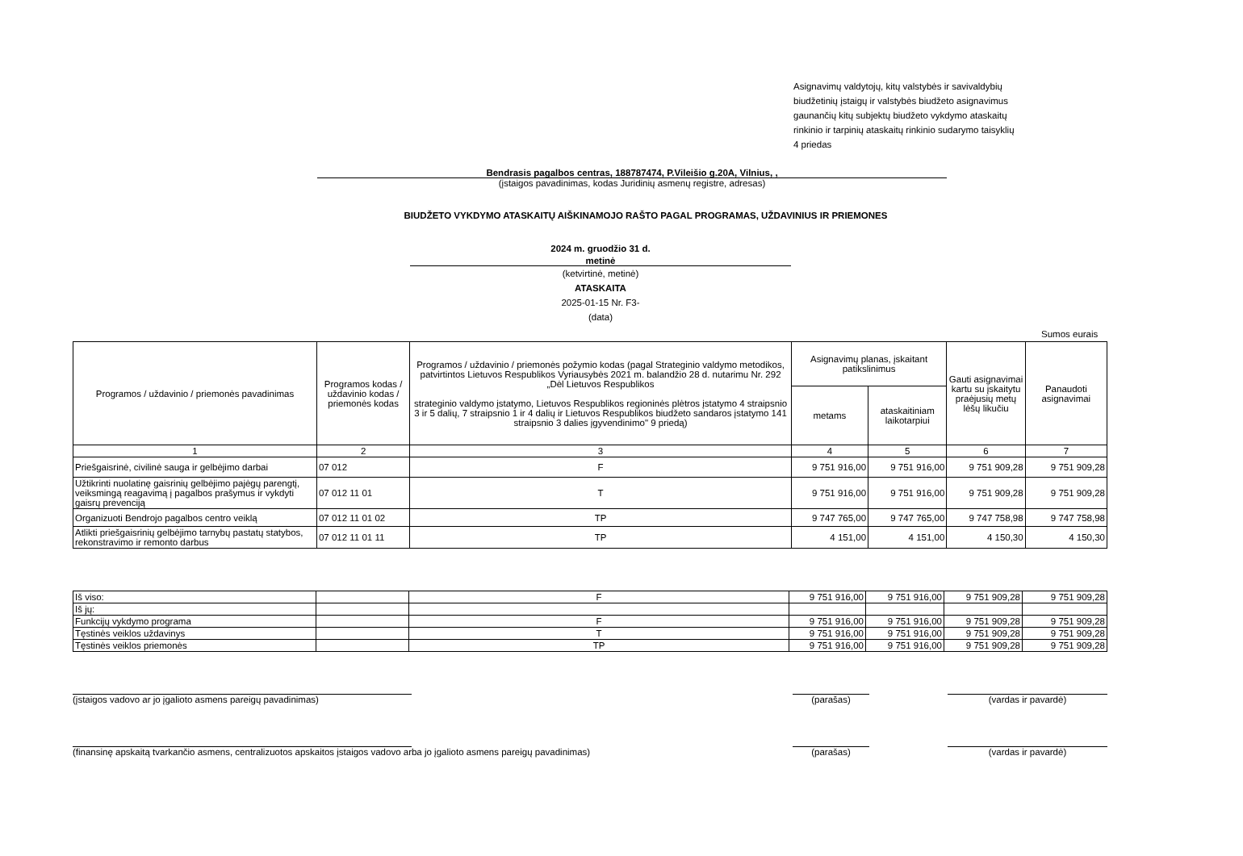Asignavimų valdytojų, kitų valstybės ir savivaldybių
biudžetinių įstaigų ir valstybės biudžeto asignavimus
gaunančių kitų subjektų biudžeto vykdymo ataskaitų
rinkinio ir tarpinių ataskaitų rinkinio sudarymo taisyklių
4 priedas
Bendrasis pagalbos centras, 188787474, P.Vileišio g.20A, Vilnius, ,
(įstaigos pavadinimas, kodas Juridinių asmenų registre, adresas)
BIUDŽETO VYKDYMO ATASKAITŲ AIŠKINAMOJO RAŠTO PAGAL PROGRAMAS, UŽDAVINIUS IR PRIEMONES
2024 m. gruodžio 31 d.
metinė
(ketvirtinė, metinė)
ATASKAITA
2025-01-15 Nr. F3-
(data)
Sumos eurais
| Programos / uždavinio / priemonės pavadinimas | Programos kodas / uždavinio kodas / priemonės kodas | Programos / uždavinio / priemonės požymio kodas (pagal Strateginio valdymo metodikos, patvirtintos Lietuvos Respublikos Vyriausybės 2021 m. balandžio 28 d. nutarimu Nr. 292 „Dėl Lietuvos Respublikos strateginio valdymo įstatymo, Lietuvos Respublikos regioninės plėtros įstatymo 4 straipsnio 3 ir 5 dalių, 7 straipsnio 1 ir 4 dalių ir Lietuvos Respublikos biudžeto sandaros įstatymo 141 straipsnio 3 dalies įgyvendinimo" 9 priedą) | Asignavimų planas, įskaitant patikslinimus | | Gauti asignavimai kartu su įskaitytu praėjusių metų lėšų likučiu | Panaudoti asignavimai |
| | | | metams | ataskaitiniam laikotarpiui | | |
| 1 | 2 | 3 | 4 | 5 | 6 | 7 |
| Priešgaisrinė, civilinė sauga ir gelbėjimo darbai | 07 012 | F | 9 751 916,00 | 9 751 916,00 | 9 751 909,28 | 9 751 909,28 |
| Užtikrinti nuolatinę gaisrinių gelbėjimo pajėgų parengtį, veiksmingą reagavimą į pagalbos prašymus ir vykdyti gaisrų prevenciją | 07 012 11 01 | T | 9 751 916,00 | 9 751 916,00 | 9 751 909,28 | 9 751 909,28 |
| Organizuoti Bendrojo pagalbos centro veiklą | 07 012 11 01 02 | TP | 9 747 765,00 | 9 747 765,00 | 9 747 758,98 | 9 747 758,98 |
| Atlikti priešgaisrinių gelbėjimo tarnybų pastatų statybos, rekonstravimo ir remonto darbus | 07 012 11 01 11 | TP | 4 151,00 | 4 151,00 | 4 150,30 | 4 150,30 |
| Iš viso: | | F | 9 751 916,00 | 9 751 916,00 | 9 751 909,28 | 9 751 909,28 |
| Iš jų: | | | | | | |
| Funkcijų vykdymo programa | | F | 9 751 916,00 | 9 751 916,00 | 9 751 909,28 | 9 751 909,28 |
| Tęstinės veiklos uždavinys | | T | 9 751 916,00 | 9 751 916,00 | 9 751 909,28 | 9 751 909,28 |
| Tęstinės veiklos priemonės | | TP | 9 751 916,00 | 9 751 916,00 | 9 751 909,28 | 9 751 909,28 |
(įstaigos vadovo ar jo įgalioto asmens pareigų pavadinimas) (parašas) (vardas ir pavardė)
(finansinę apskaitą tvarkančio asmens, centralizuotos apskaitos įstaigos vadovo arba jo įgalioto asmens pareigų pavadinimas) (parašas) (vardas ir pavardė)